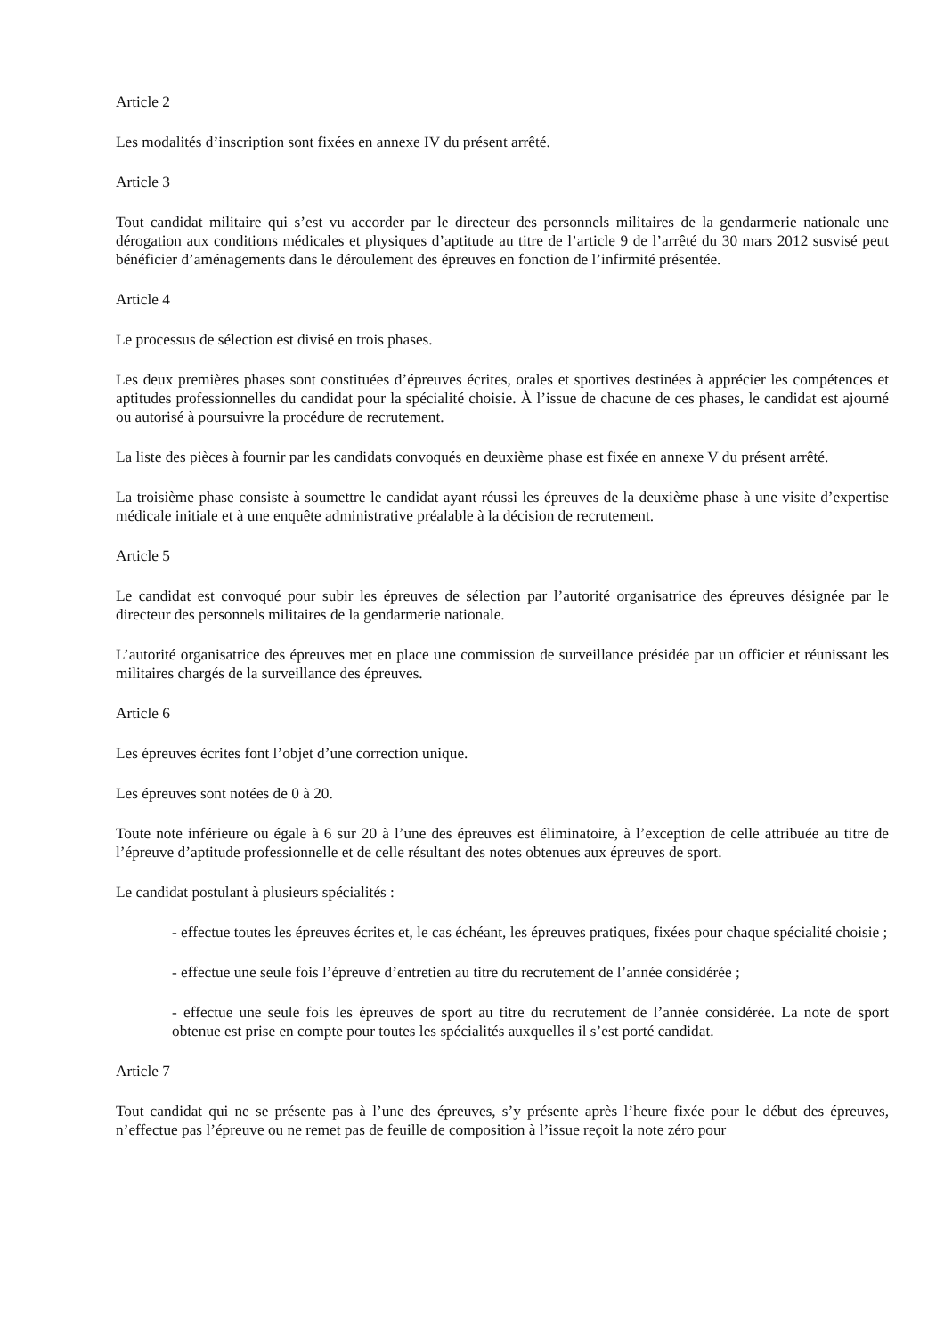Article 2
Les modalités d’inscription sont fixées en annexe IV du présent arrêté.
Article 3
Tout candidat militaire qui s’est vu accorder par le directeur des personnels militaires de la gendarmerie nationale une dérogation aux conditions médicales et physiques d’aptitude au titre de l’article 9 de l’arrêté du 30 mars 2012 susvisé peut bénéficier d’aménagements dans le déroulement des épreuves en fonction de l’infirmité présentée.
Article 4
Le processus de sélection est divisé en trois phases.
Les deux premières phases sont constituées d’épreuves écrites, orales et sportives destinées à apprécier les compétences et aptitudes professionnelles du candidat pour la spécialité choisie. À l’issue de chacune de ces phases, le candidat est ajourné ou autorisé à poursuivre la procédure de recrutement.
La liste des pièces à fournir par les candidats convoqués en deuxième phase est fixée en annexe V du présent arrêté.
La troisième phase consiste à soumettre le candidat ayant réussi les épreuves de la deuxième phase à une visite d’expertise médicale initiale et à une enquête administrative préalable à la décision de recrutement.
Article 5
Le candidat est convoqué pour subir les épreuves de sélection par l’autorité organisatrice des épreuves désignée par le directeur des personnels militaires de la gendarmerie nationale.
L’autorité organisatrice des épreuves met en place une commission de surveillance présidée par un officier et réunissant les militaires chargés de la surveillance des épreuves.
Article 6
Les épreuves écrites font l’objet d’une correction unique.
Les épreuves sont notées de 0 à 20.
Toute note inférieure ou égale à 6 sur 20 à l’une des épreuves est éliminatoire, à l’exception de celle attribuée au titre de l’épreuve d’aptitude professionnelle et de celle résultant des notes obtenues aux épreuves de sport.
Le candidat postulant à plusieurs spécialités :
- effectue toutes les épreuves écrites et, le cas échéant, les épreuves pratiques, fixées pour chaque spécialité choisie ;
- effectue une seule fois l’épreuve d’entretien au titre du recrutement de l’année considérée ;
- effectue une seule fois les épreuves de sport au titre du recrutement de l’année considérée. La note de sport obtenue est prise en compte pour toutes les spécialités auxquelles il s’est porté candidat.
Article 7
Tout candidat qui ne se présente pas à l’une des épreuves, s’y présente après l’heure fixée pour le début des épreuves, n’effectue pas l’épreuve ou ne remet pas de feuille de composition à l’issue reçoit la note zéro pour